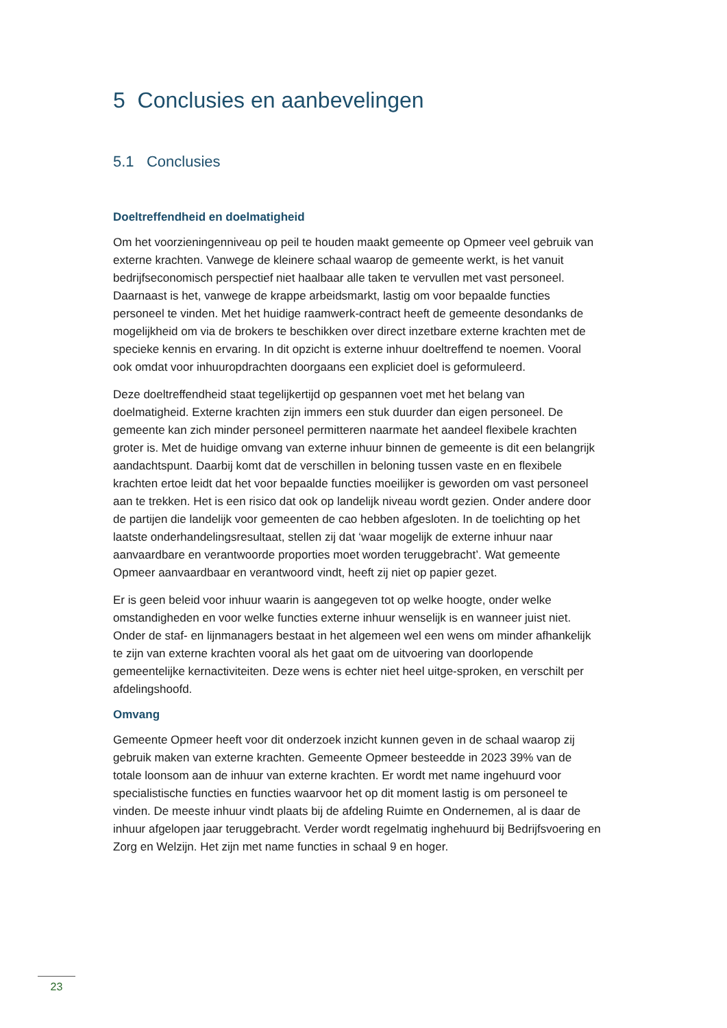5 Conclusies en aanbevelingen
5.1 Conclusies
Doeltreffendheid en doelmatigheid
Om het voorzieningenniveau op peil te houden maakt gemeente op Opmeer veel gebruik van externe krachten. Vanwege de kleinere schaal waarop de gemeente werkt, is het vanuit bedrijfseconomisch perspectief niet haalbaar alle taken te vervullen met vast personeel. Daarnaast is het, vanwege de krappe arbeidsmarkt, lastig om voor bepaalde functies personeel te vinden. Met het huidige raamwerk-contract heeft de gemeente desondanks de mogelijkheid om via de brokers te beschikken over direct inzetbare externe krachten met de specieke kennis en ervaring. In dit opzicht is externe inhuur doeltreffend te noemen. Vooral ook omdat voor inhuuropdrachten doorgaans een expliciet doel is geformuleerd.
Deze doeltreffendheid staat tegelijkertijd op gespannen voet met het belang van doelmatigheid. Externe krachten zijn immers een stuk duurder dan eigen personeel. De gemeente kan zich minder personeel permitteren naarmate het aandeel flexibele krachten groter is. Met de huidige omvang van externe inhuur binnen de gemeente is dit een belangrijk aandachtspunt. Daarbij komt dat de verschillen in beloning tussen vaste en en flexibele krachten ertoe leidt dat het voor bepaalde functies moeilijker is geworden om vast personeel aan te trekken. Het is een risico dat ook op landelijk niveau wordt gezien. Onder andere door de partijen die landelijk voor gemeenten de cao hebben afgesloten. In de toelichting op het laatste onderhandelingsresultaat, stellen zij dat ‘waar mogelijk de externe inhuur naar aanvaardbare en verantwoorde proporties moet worden teruggebracht’. Wat gemeente Opmeer aanvaardbaar en verantwoord vindt, heeft zij niet op papier gezet.
Er is geen beleid voor inhuur waarin is aangegeven tot op welke hoogte, onder welke omstandigheden en voor welke functies externe inhuur wenselijk is en wanneer juist niet. Onder de staf- en lijnmanagers bestaat in het algemeen wel een wens om minder afhankelijk te zijn van externe krachten vooral als het gaat om de uitvoering van doorlopende gemeentelijke kernactiviteiten. Deze wens is echter niet heel uitge-sproken, en verschilt per afdelingshoofd.
Omvang
Gemeente Opmeer heeft voor dit onderzoek inzicht kunnen geven in de schaal waarop zij gebruik maken van externe krachten. Gemeente Opmeer besteedde in 2023 39% van de totale loonsom aan de inhuur van externe krachten. Er wordt met name ingehuurd voor specialistische functies en functies waarvoor het op dit moment lastig is om personeel te vinden. De meeste inhuur vindt plaats bij de afdeling Ruimte en Ondernemen, al is daar de inhuur afgelopen jaar teruggebracht. Verder wordt regelmatig inghehuurd bij Bedrijfsvoering en Zorg en Welzijn. Het zijn met name functies in schaal 9 en hoger.
23